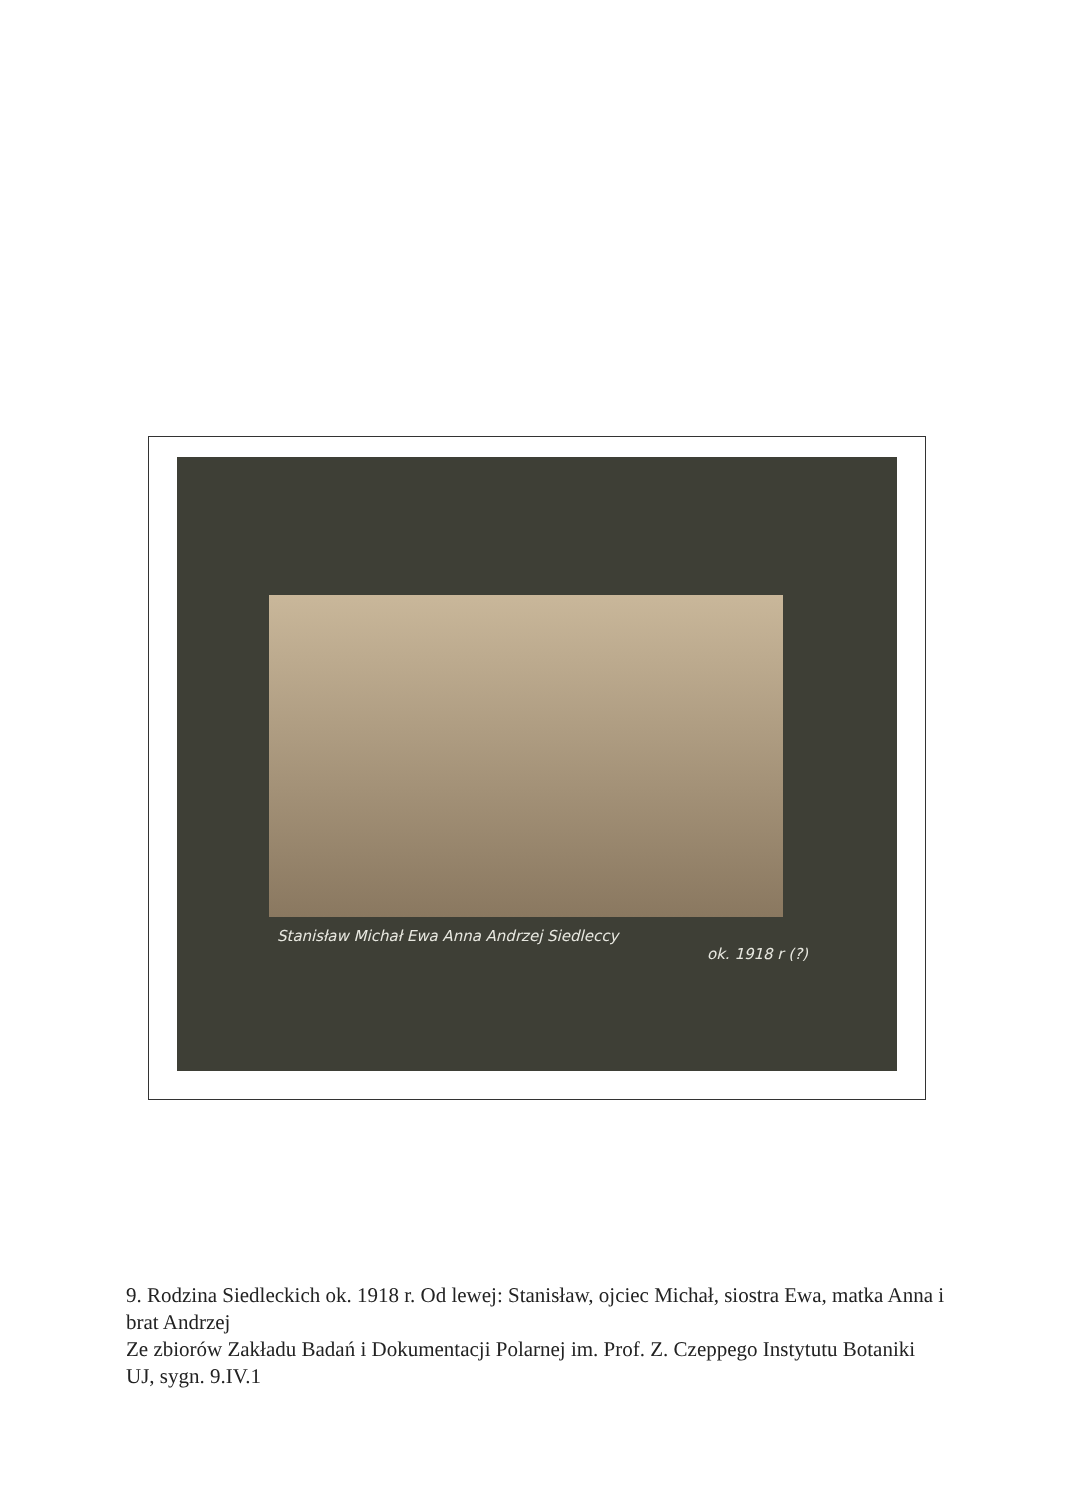Stanisław Michał Ewa Anna Andrzej Siedleccy
ok. 1918 r (?)
9. Rodzina Siedleckich ok. 1918 r. Od lewej: Stanisław, ojciec Michał, siostra Ewa, matka Anna i brat Andrzej
Ze zbiorów Zakładu Badań i Dokumentacji Polarnej im. Prof. Z. Czeppego Instytutu Botaniki UJ, sygn. 9.IV.1